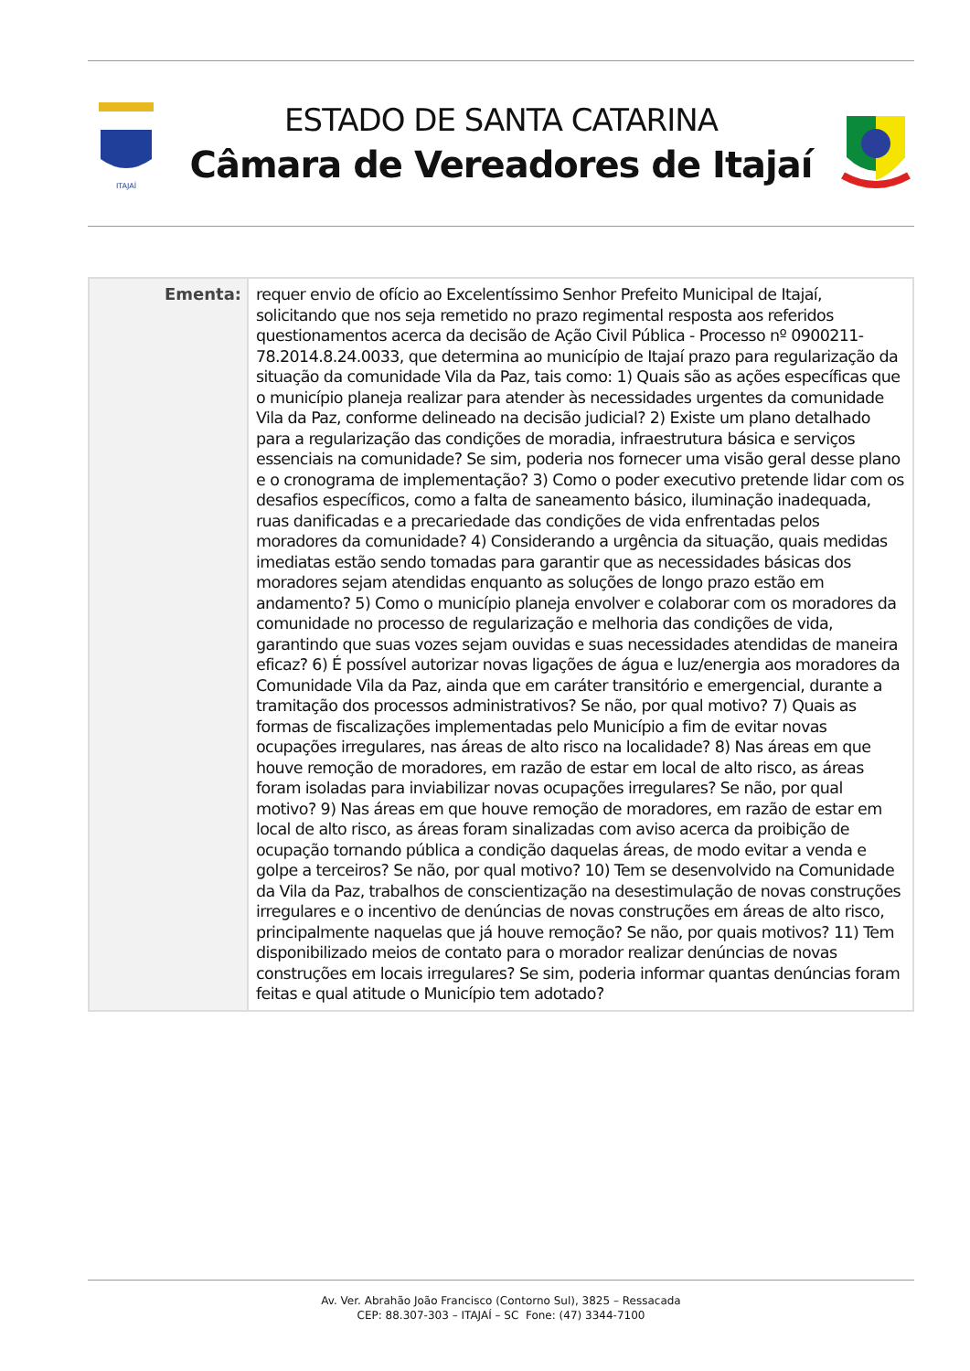ITAJAÍ
ESTADO DE SANTA CATARINA
Câmara de Vereadores de Itajaí
| Ementa: | requer envio de ofício ao Excelentíssimo Senhor Prefeito Municipal de Itajaí, solicitando que nos seja remetido no prazo regimental resposta aos referidos questionamentos acerca da decisão de Ação Civil Pública - Processo nº 0900211-78.2014.8.24.0033, que determina ao município de Itajaí prazo para regularização da situação da comunidade Vila da Paz, tais como: 1) Quais são as ações específicas que o município planeja realizar para atender às necessidades urgentes da comunidade Vila da Paz, conforme delineado na decisão judicial? 2) Existe um plano detalhado para a regularização das condições de moradia, infraestrutura básica e serviços essenciais na comunidade? Se sim, poderia nos fornecer uma visão geral desse plano e o cronograma de implementação? 3) Como o poder executivo pretende lidar com os desafios específicos, como a falta de saneamento básico, iluminação inadequada, ruas danificadas e a precariedade das condições de vida enfrentadas pelos moradores da comunidade? 4) Considerando a urgência da situação, quais medidas imediatas estão sendo tomadas para garantir que as necessidades básicas dos moradores sejam atendidas enquanto as soluções de longo prazo estão em andamento? 5) Como o município planeja envolver e colaborar com os moradores da comunidade no processo de regularização e melhoria das condições de vida, garantindo que suas vozes sejam ouvidas e suas necessidades atendidas de maneira eficaz? 6) É possível autorizar novas ligações de água e luz/energia aos moradores da Comunidade Vila da Paz, ainda que em caráter transitório e emergencial, durante a tramitação dos processos administrativos? Se não, por qual motivo? 7) Quais as formas de fiscalizações implementadas pelo Município a fim de evitar novas ocupações irregulares, nas áreas de alto risco na localidade? 8) Nas áreas em que houve remoção de moradores, em razão de estar em local de alto risco, as áreas foram isoladas para inviabilizar novas ocupações irregulares? Se não, por qual motivo? 9) Nas áreas em que houve remoção de moradores, em razão de estar em local de alto risco, as áreas foram sinalizadas com aviso acerca da proibição de ocupação tornando pública a condição daquelas áreas, de modo evitar a venda e golpe a terceiros? Se não, por qual motivo? 10) Tem se desenvolvido na Comunidade da Vila da Paz, trabalhos de conscientização na desestimulação de novas construções irregulares e o incentivo de denúncias de novas construções em áreas de alto risco, principalmente naquelas que já houve remoção? Se não, por quais motivos? 11) Tem disponibilizado meios de contato para o morador realizar denúncias de novas construções em locais irregulares? Se sim, poderia informar quantas denúncias foram feitas e qual atitude o Município tem adotado? |
Av. Ver. Abrahão João Francisco (Contorno Sul), 3825 – Ressacada
CEP: 88.307-303 – ITAJAÍ – SC Fone: (47) 3344-7100